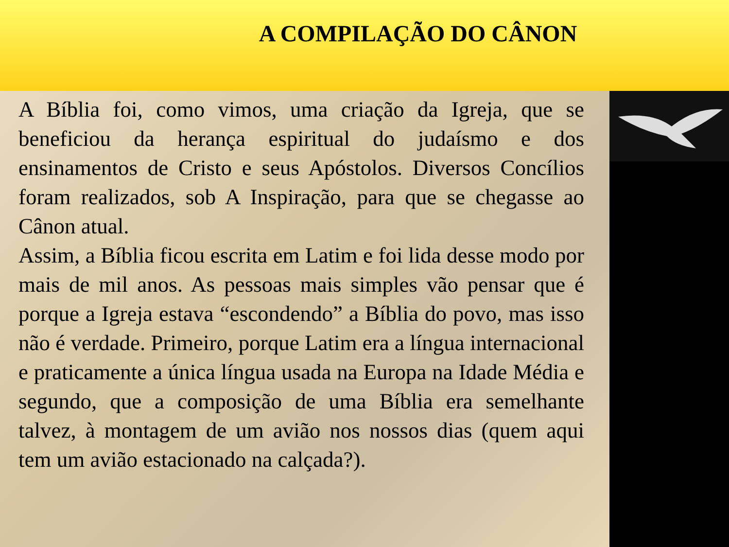A COMPILAÇÃO DO CÂNON
A Bíblia foi, como vimos, uma criação da Igreja, que se beneficiou da herança espiritual do judaísmo e dos ensinamentos de Cristo e seus Apóstolos. Diversos Concílios foram realizados, sob A Inspiração, para que se chegasse ao Cânon atual.
Assim, a Bíblia ficou escrita em Latim e foi lida desse modo por mais de mil anos. As pessoas mais simples vão pensar que é porque a Igreja estava “escondendo” a Bíblia do povo, mas isso não é verdade. Primeiro, porque Latim era a língua internacional e praticamente a única língua usada na Europa na Idade Média e segundo, que a composição de uma Bíblia era semelhante talvez, à montagem de um avião nos nossos dias (quem aqui tem um avião estacionado na calçada?).